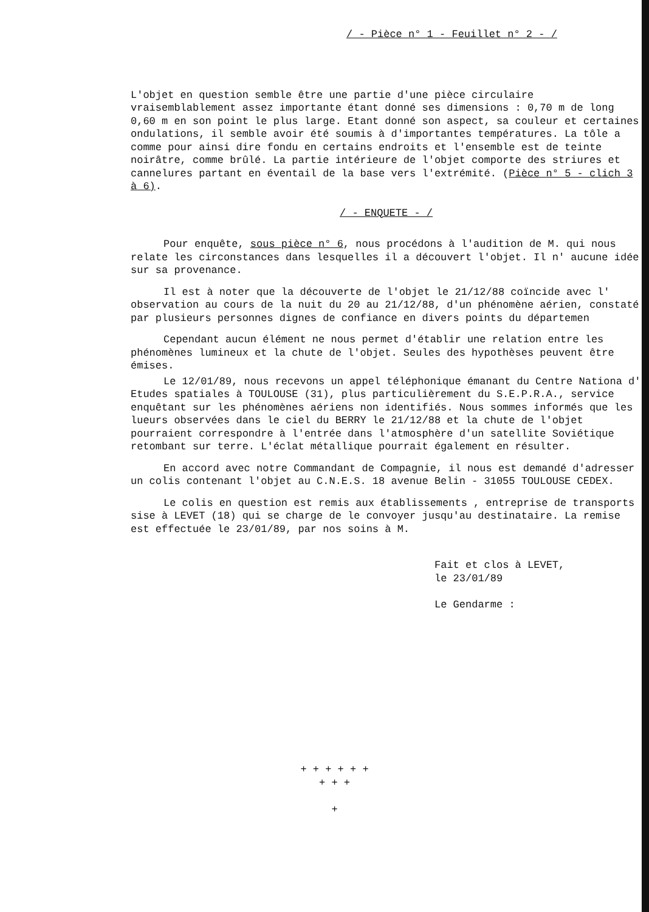/ - Pièce n° 1 - Feuillet n° 2 - /
L'objet en question semble être une partie d'une pièce circulaire vraisemblablement assez importante étant donné ses dimensions : 0,70 m de long 0,60 m en son point le plus large. Etant donné son aspect, sa couleur et certaines ondulations, il semble avoir été soumis à d'importantes températures. La tôle a comme pour ainsi dire fondu en certains endroits et l'ensemble est de teinte noirâtre, comme brûlé. La partie intérieure de l'objet comporte des striures et cannelures partant en éventail de la base vers l'extrémité. (Pièce n° 5 - clich 3 à 6).
/ - ENQUETE - /
Pour enquête, sous pièce n° 6, nous procédons à l'audition de M. qui nous relate les circonstances dans lesquelles il a découvert l'objet. Il n' aucune idée sur sa provenance.
Il est à noter que la découverte de l'objet le 21/12/88 coïncide avec l' observation au cours de la nuit du 20 au 21/12/88, d'un phénomène aérien, constaté par plusieurs personnes dignes de confiance en divers points du départemen
Cependant aucun élément ne nous permet d'établir une relation entre les phénomènes lumineux et la chute de l'objet. Seules des hypothèses peuvent être émises.
Le 12/01/89, nous recevons un appel téléphonique émanant du Centre Nationa d' Etudes spatiales à TOULOUSE (31), plus particulièrement du S.E.P.R.A., service enquêtant sur les phénomènes aériens non identifiés. Nous sommes informés que les lueurs observées dans le ciel du BERRY le 21/12/88 et la chute de l'objet pourraient correspondre à l'entrée dans l'atmosphère d'un satellite Soviétique retombant sur terre. L'éclat métallique pourrait également en résulter.
En accord avec notre Commandant de Compagnie, il nous est demandé d'adresser un colis contenant l'objet au C.N.E.S. 18 avenue Belin - 31055 TOULOUSE CEDEX.
Le colis en question est remis aux établissements , entreprise de transports sise à LEVET (18) qui se charge de le convoyer jusqu'au destinataire. La remise est effectuée le 23/01/89, par nos soins à M.
Fait et clos à LEVET,
le 23/01/89
Le Gendarme :
+ + + + + +
+ + +
+